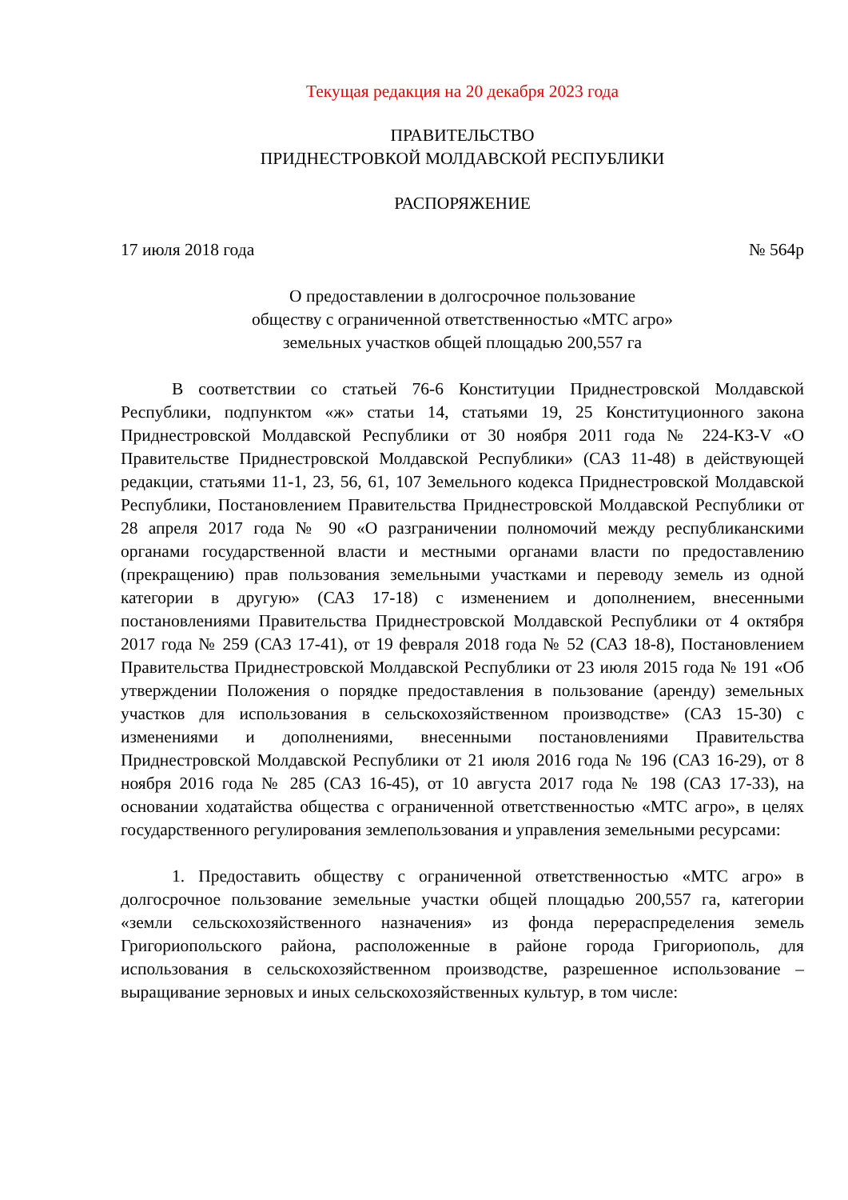Текущая редакция на 20 декабря 2023 года
ПРАВИТЕЛЬСТВО
ПРИДНЕСТРОВКОЙ МОЛДАВСКОЙ РЕСПУБЛИКИ
РАСПОРЯЖЕНИЕ
17 июля 2018 года № 564р
О предоставлении в долгосрочное пользование
обществу с ограниченной ответственностью «МТС агро»
земельных участков общей площадью 200,557 га
В соответствии со статьей 76-6 Конституции Приднестровской Молдавской Республики, подпунктом «ж» статьи 14, статьями 19, 25 Конституционного закона Приднестровской Молдавской Республики от 30 ноября 2011 года № 224-КЗ-V «О Правительстве Приднестровской Молдавской Республики» (САЗ 11-48) в действующей редакции, статьями 11-1, 23, 56, 61, 107 Земельного кодекса Приднестровской Молдавской Республики, Постановлением Правительства Приднестровской Молдавской Республики от 28 апреля 2017 года № 90 «О разграничении полномочий между республиканскими органами государственной власти и местными органами власти по предоставлению (прекращению) прав пользования земельными участками и переводу земель из одной категории в другую» (САЗ 17-18) с изменением и дополнением, внесенными постановлениями Правительства Приднестровской Молдавской Республики от 4 октября 2017 года № 259 (САЗ 17-41), от 19 февраля 2018 года № 52 (САЗ 18-8), Постановлением Правительства Приднестровской Молдавской Республики от 23 июля 2015 года № 191 «Об утверждении Положения о порядке предоставления в пользование (аренду) земельных участков для использования в сельскохозяйственном производстве» (САЗ 15-30) с изменениями и дополнениями, внесенными постановлениями Правительства Приднестровской Молдавской Республики от 21 июля 2016 года № 196 (САЗ 16-29), от 8 ноября 2016 года № 285 (САЗ 16-45), от 10 августа 2017 года № 198 (САЗ 17-33), на основании ходатайства общества с ограниченной ответственностью «МТС агро», в целях государственного регулирования землепользования и управления земельными ресурсами:
1. Предоставить обществу с ограниченной ответственностью «МТС агро» в долгосрочное пользование земельные участки общей площадью 200,557 га, категории «земли сельскохозяйственного назначения» из фонда перераспределения земель Григориопольского района, расположенные в районе города Григориополь, для использования в сельскохозяйственном производстве, разрешенное использование – выращивание зерновых и иных сельскохозяйственных культур, в том числе: